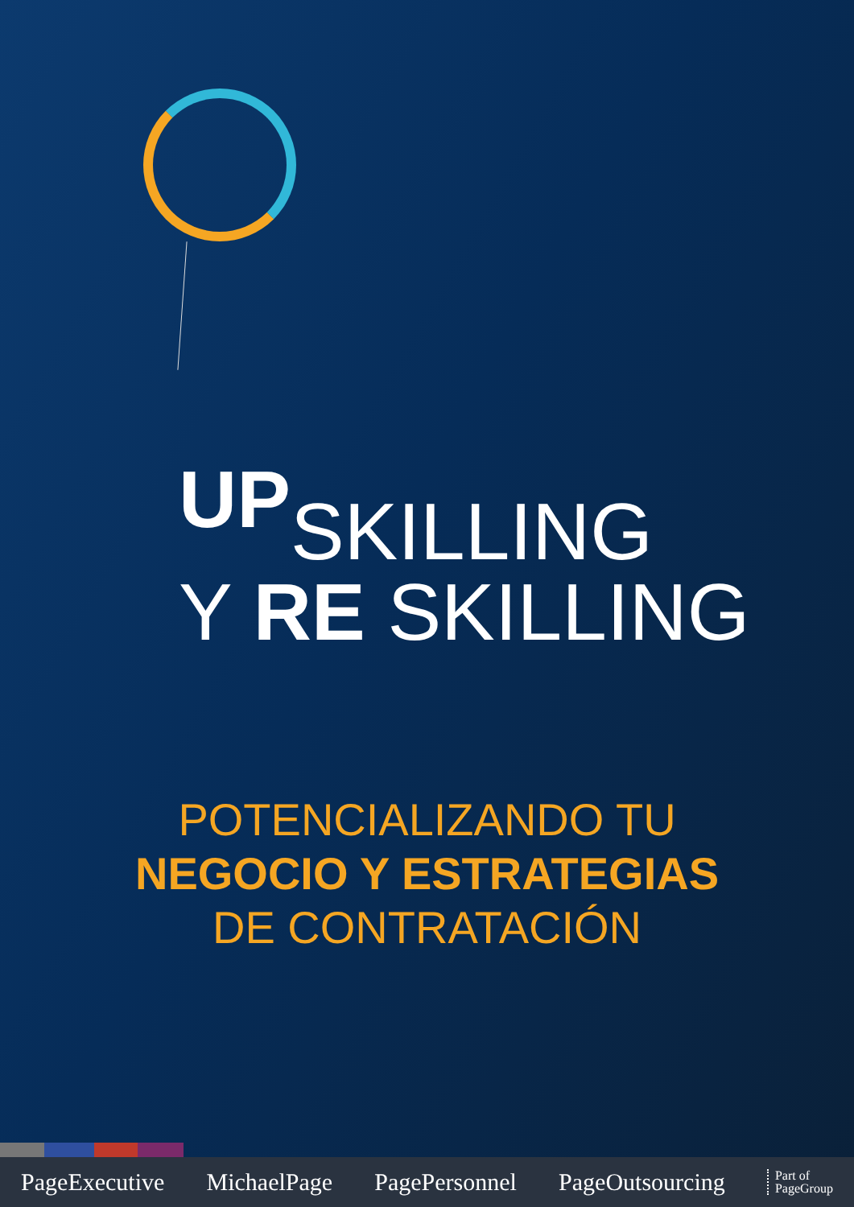UPSKILLING
Y RE SKILLING
POTENCIALIZANDO TU
NEGOCIO Y ESTRATEGIAS
DE CONTRATACIÓN
PageExecutive MichaelPage PagePersonnel PageOutsourcing Part of
PageGroup